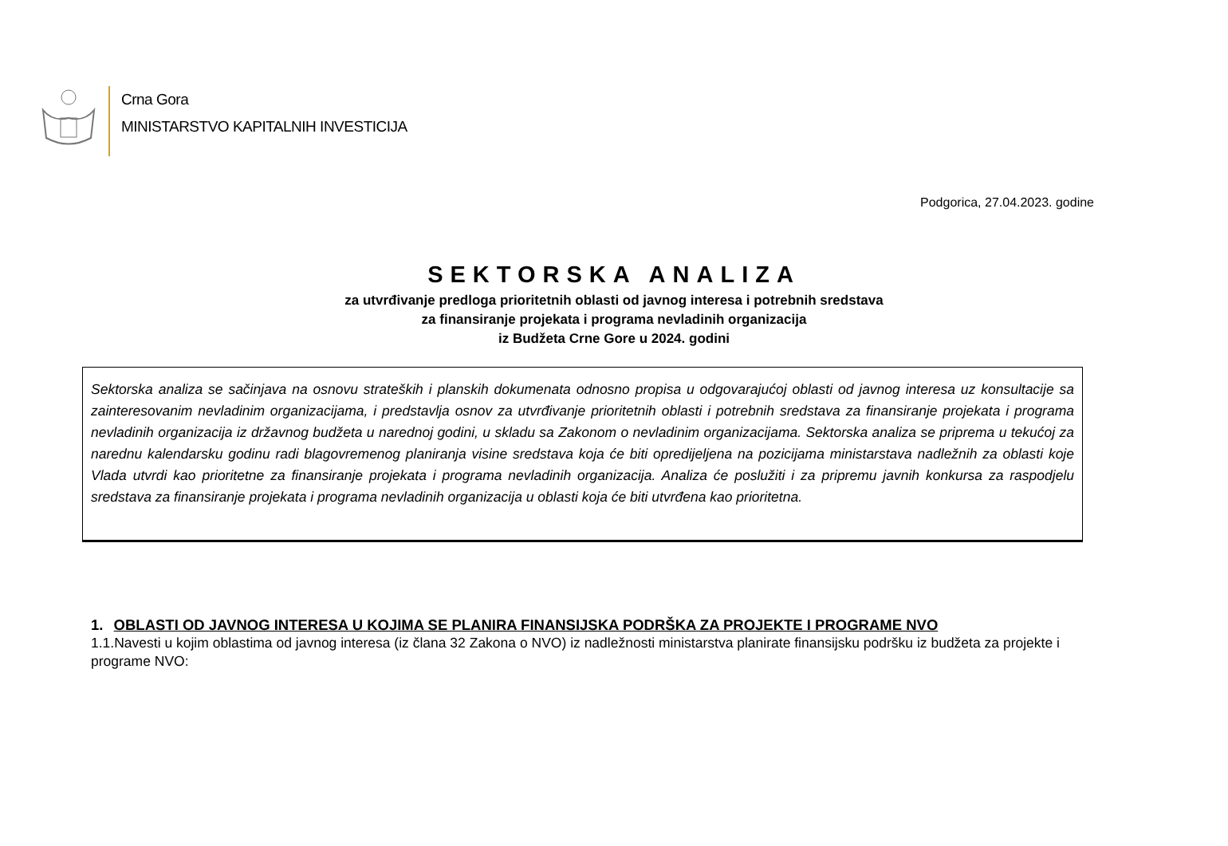Crna Gora
MINISTARSTVO KAPITALNIH INVESTICIJA
Podgorica, 27.04.2023. godine
SEKTORSKA ANALIZA
za utvrđivanje predloga prioritetnih oblasti od javnog interesa i potrebnih sredstava
za finansiranje projekata i programa nevladinih organizacija
iz Budžeta Crne Gore u 2024. godini
Sektorska analiza se sačinjava na osnovu strateških i planskih dokumenata odnosno propisa u odgovarajućoj oblasti od javnog interesa uz konsultacije sa zainteresovanim nevladinim organizacijama, i predstavlja osnov za utvrđivanje prioritetnih oblasti i potrebnih sredstava za finansiranje projekata i programa nevladinih organizacija iz državnog budžeta u narednoj godini, u skladu sa Zakonom o nevladinim organizacijama. Sektorska analiza se priprema u tekućoj za narednu kalendarsku godinu radi blagovremenog planiranja visine sredstava koja će biti opredijeljena na pozicijama ministarstava nadležnih za oblasti koje Vlada utvrdi kao prioritetne za finansiranje projekata i programa nevladinih organizacija. Analiza će poslužiti i za pripremu javnih konkursa za raspodjelu sredstava za finansiranje projekata i programa nevladinih organizacija u oblasti koja će biti utvrđena kao prioritetna.
1. OBLASTI OD JAVNOG INTERESA U KOJIMA SE PLANIRA FINANSIJSKA PODRŠKA ZA PROJEKTE I PROGRAME NVO
1.1.Navesti u kojim oblastima od javnog interesa (iz člana 32 Zakona o NVO) iz nadležnosti ministarstva planirate finansijsku podršku iz budžeta za projekte i programe NVO: